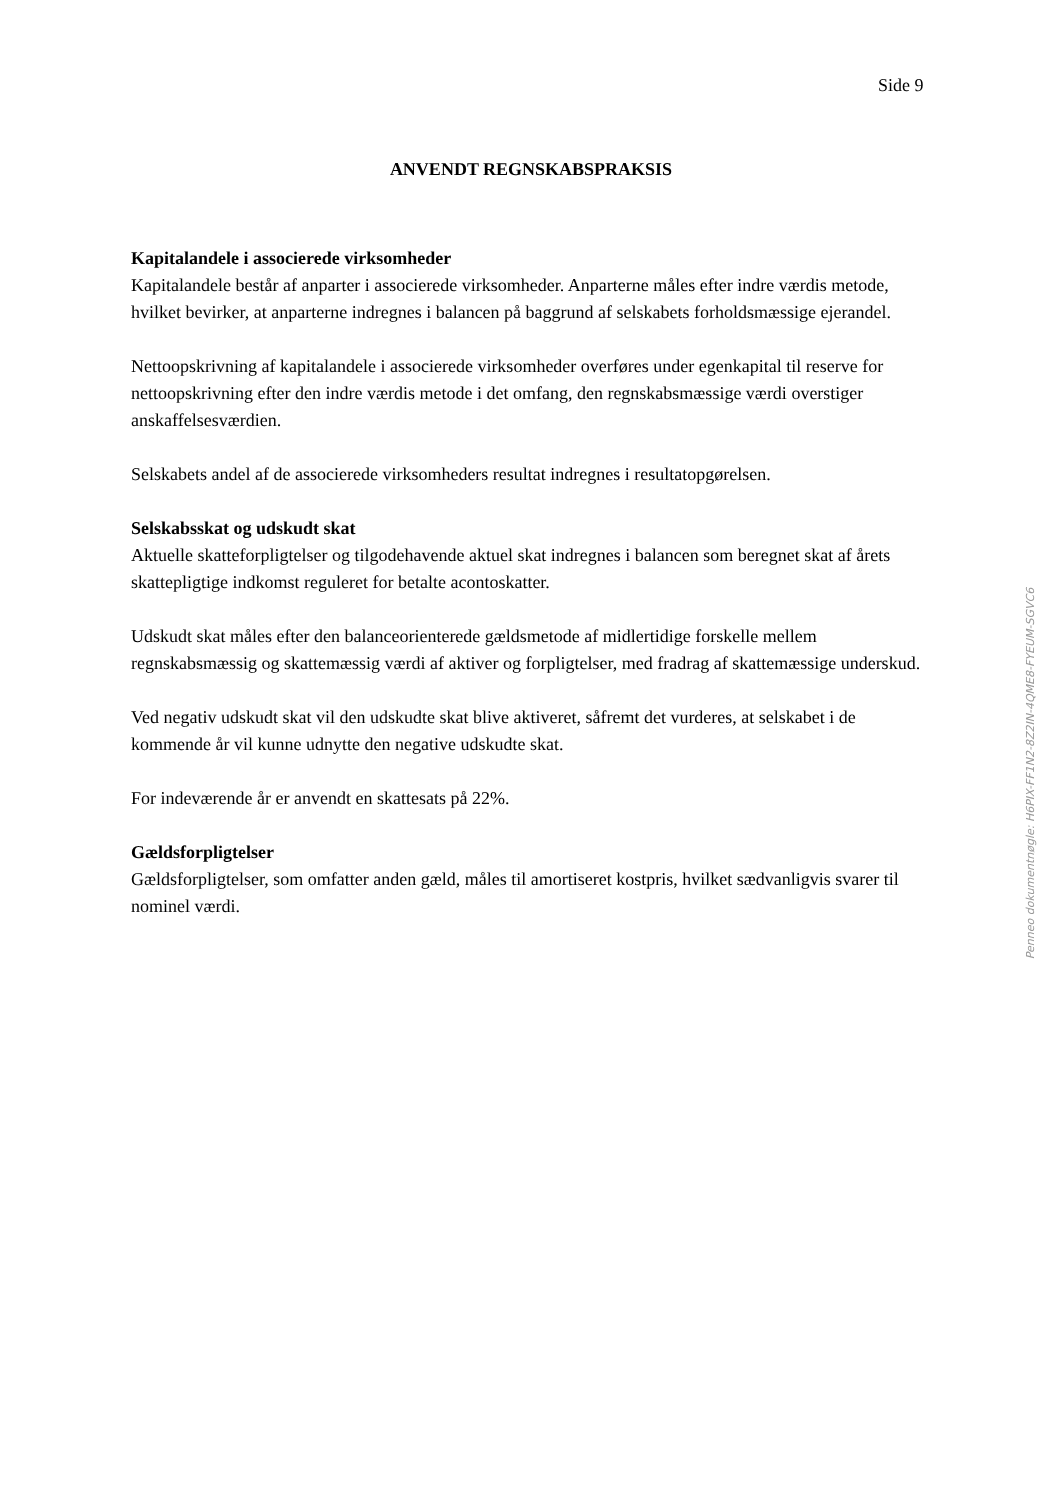Side 9
ANVENDT REGNSKABSPRAKSIS
Kapitalandele i associerede virksomheder
Kapitalandele består af anparter i associerede virksomheder. Anparterne måles efter indre værdis metode, hvilket bevirker, at anparterne indregnes i balancen på baggrund af selskabets forholdsmæssige ejerandel.
Nettoopskrivning af kapitalandele i associerede virksomheder overføres under egenkapital til reserve for nettoopskrivning efter den indre værdis metode i det omfang, den regnskabsmæssige værdi overstiger anskaffelsesværdien.
Selskabets andel af de associerede virksomheders resultat indregnes i resultatopgørelsen.
Selskabsskat og udskudt skat
Aktuelle skatteforpligtelser og tilgodehavende aktuel skat indregnes i balancen som beregnet skat af årets skattepligtige indkomst reguleret for betalte acontoskatter.
Udskudt skat måles efter den balanceorienterede gældsmetode af midlertidige forskelle mellem regnskabsmæssig og skattemæssig værdi af aktiver og forpligtelser, med fradrag af skattemæssige underskud.
Ved negativ udskudt skat vil den udskudte skat blive aktiveret, såfremt det vurderes, at selskabet i de kommende år vil kunne udnytte den negative udskudte skat.
For indeværende år er anvendt en skattesats på 22%.
Gældsforpligtelser
Gældsforpligtelser, som omfatter anden gæld, måles til amortiseret kostpris, hvilket sædvanligvis svarer til nominel værdi.
Penneo dokumentnøgle: H6PIX-FF1N2-8Z2IN-4QME8-FYEUM-SGVC6